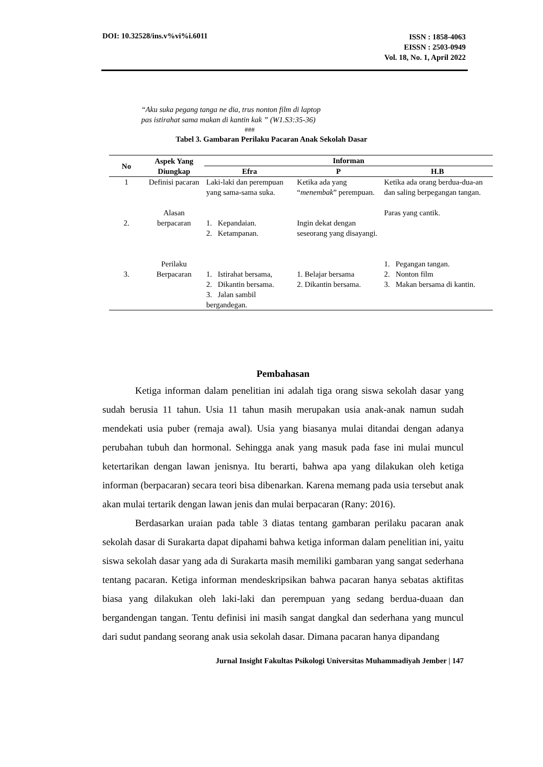DOI: 10.32528/ins.v%vi%i.6011
ISSN : 1858-4063
EISSN : 2503-0949
Vol. 18, No. 1, April 2022
“Aku suka pegang tanga ne dia, trus nonton film di laptop
pas istirahat sama makan di kantin kak ” (W1.S3:35-36)
###
Tabel 3. Gambaran Perilaku Pacaran Anak Sekolah Dasar
| No | Aspek Yang Diungkap | Informan | | |
| --- | --- | --- | --- | --- |
| | | Efra | P | H.B |
| 1 | Definisi pacaran | Laki-laki dan perempuan yang sama-sama suka. | Ketika ada yang “ menembak ” perempuan. | Ketika ada orang berdua-dua-an dan saling berpegangan tangan. |
| 2. | Alasan berpacaran | 1. Kepandaian. 2. Ketampanan. | Ingin dekat dengan seseorang yang disayangi. | Paras yang cantik. |
| 3. | Perilaku Berpacaran | 1. Istirahat bersama, 2. Dikantin bersama. 3. Jalan sambil bergandegan. | 1. Belajar bersama 2. Dikantin bersama. | 1. Pegangan tangan. 2. Nonton film 3. Makan bersama di kantin. |
Pembahasan
Ketiga informan dalam penelitian ini adalah tiga orang siswa sekolah dasar yang sudah berusia 11 tahun. Usia 11 tahun masih merupakan usia anak-anak namun sudah mendekati usia puber (remaja awal). Usia yang biasanya mulai ditandai dengan adanya perubahan tubuh dan hormonal. Sehingga anak yang masuk pada fase ini mulai muncul ketertarikan dengan lawan jenisnya. Itu berarti, bahwa apa yang dilakukan oleh ketiga informan (berpacaran) secara teori bisa dibenarkan. Karena memang pada usia tersebut anak akan mulai tertarik dengan lawan jenis dan mulai berpacaran (Rany: 2016).
Berdasarkan uraian pada table 3 diatas tentang gambaran perilaku pacaran anak sekolah dasar di Surakarta dapat dipahami bahwa ketiga informan dalam penelitian ini, yaitu siswa sekolah dasar yang ada di Surakarta masih memiliki gambaran yang sangat sederhana tentang pacaran. Ketiga informan mendeskripsikan bahwa pacaran hanya sebatas aktifitas biasa yang dilakukan oleh laki-laki dan perempuan yang sedang berdua-duaan dan bergandengan tangan. Tentu definisi ini masih sangat dangkal dan sederhana yang muncul dari sudut pandang seorang anak usia sekolah dasar. Dimana pacaran hanya dipandang
Jurnal Insight Fakultas Psikologi Universitas Muhammadiyah Jember | 147